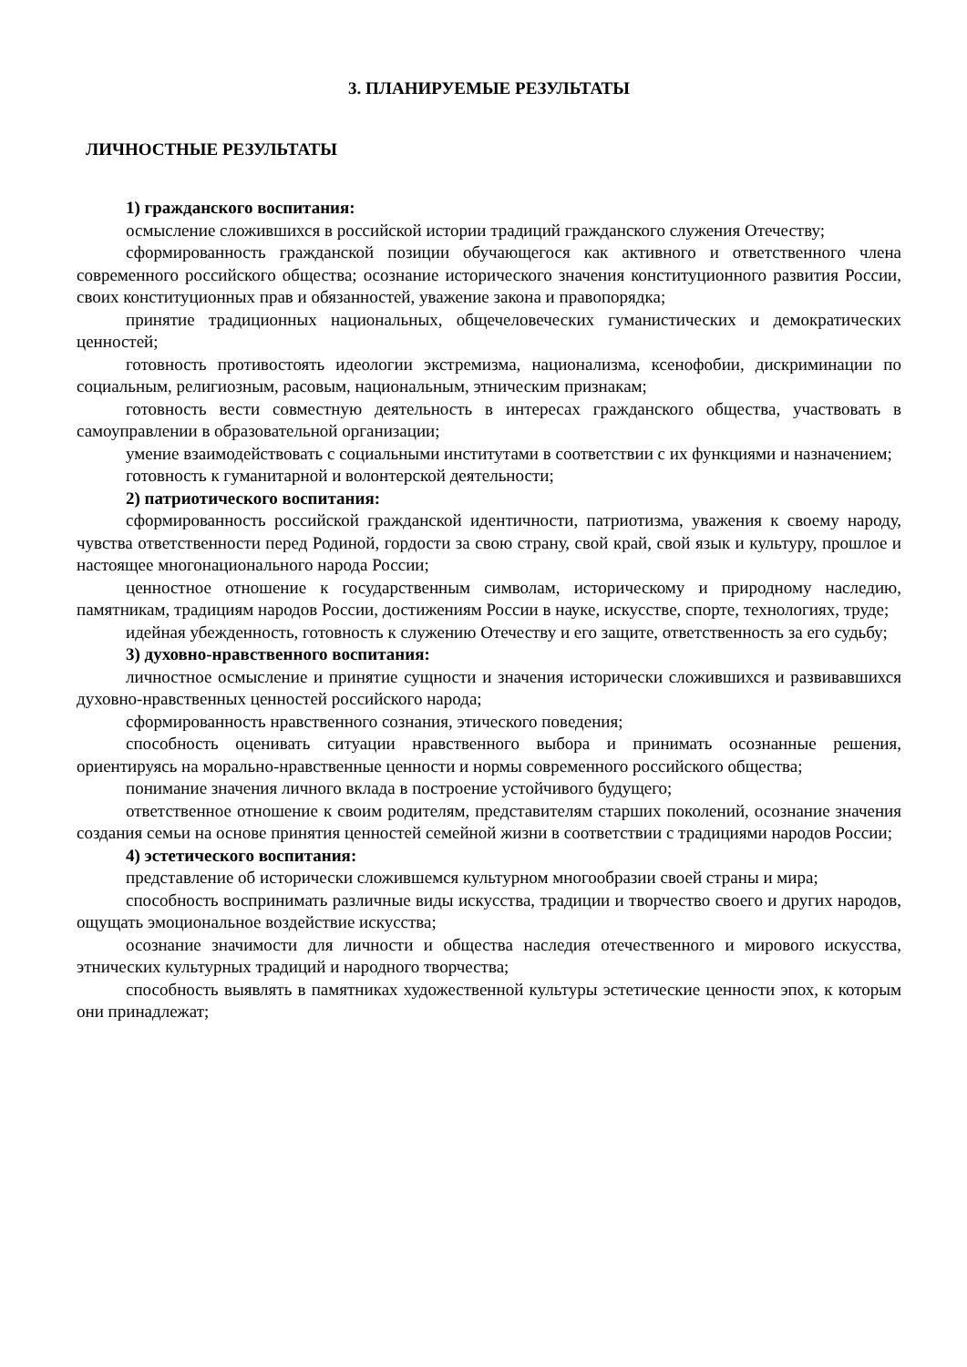3. ПЛАНИРУЕМЫЕ РЕЗУЛЬТАТЫ
ЛИЧНОСТНЫЕ РЕЗУЛЬТАТЫ
1) гражданского воспитания:
осмысление сложившихся в российской истории традиций гражданского служения Отечеству;
сформированность гражданской позиции обучающегося как активного и ответственного члена современного российского общества; осознание исторического значения конституционного развития России, своих конституционных прав и обязанностей, уважение закона и правопорядка;
принятие традиционных национальных, общечеловеческих гуманистических и демократических ценностей;
готовность противостоять идеологии экстремизма, национализма, ксенофобии, дискриминации по социальным, религиозным, расовым, национальным, этническим признакам;
готовность вести совместную деятельность в интересах гражданского общества, участвовать в самоуправлении в образовательной организации;
умение взаимодействовать с социальными институтами в соответствии с их функциями и назначением;
готовность к гуманитарной и волонтерской деятельности;
2) патриотического воспитания:
сформированность российской гражданской идентичности, патриотизма, уважения к своему народу, чувства ответственности перед Родиной, гордости за свою страну, свой край, свой язык и культуру, прошлое и настоящее многонационального народа России;
ценностное отношение к государственным символам, историческому и природному наследию, памятникам, традициям народов России, достижениям России в науке, искусстве, спорте, технологиях, труде;
идейная убежденность, готовность к служению Отечеству и его защите, ответственность за его судьбу;
3) духовно-нравственного воспитания:
личностное осмысление и принятие сущности и значения исторически сложившихся и развивавшихся духовно-нравственных ценностей российского народа;
сформированность нравственного сознания, этического поведения;
способность оценивать ситуации нравственного выбора и принимать осознанные решения, ориентируясь на морально-нравственные ценности и нормы современного российского общества;
понимание значения личного вклада в построение устойчивого будущего;
ответственное отношение к своим родителям, представителям старших поколений, осознание значения создания семьи на основе принятия ценностей семейной жизни в соответствии с традициями народов России;
4) эстетического воспитания:
представление об исторически сложившемся культурном многообразии своей страны и мира;
способность воспринимать различные виды искусства, традиции и творчество своего и других народов, ощущать эмоциональное воздействие искусства;
осознание значимости для личности и общества наследия отечественного и мирового искусства, этнических культурных традиций и народного творчества;
способность выявлять в памятниках художественной культуры эстетические ценности эпох, к которым они принадлежат;